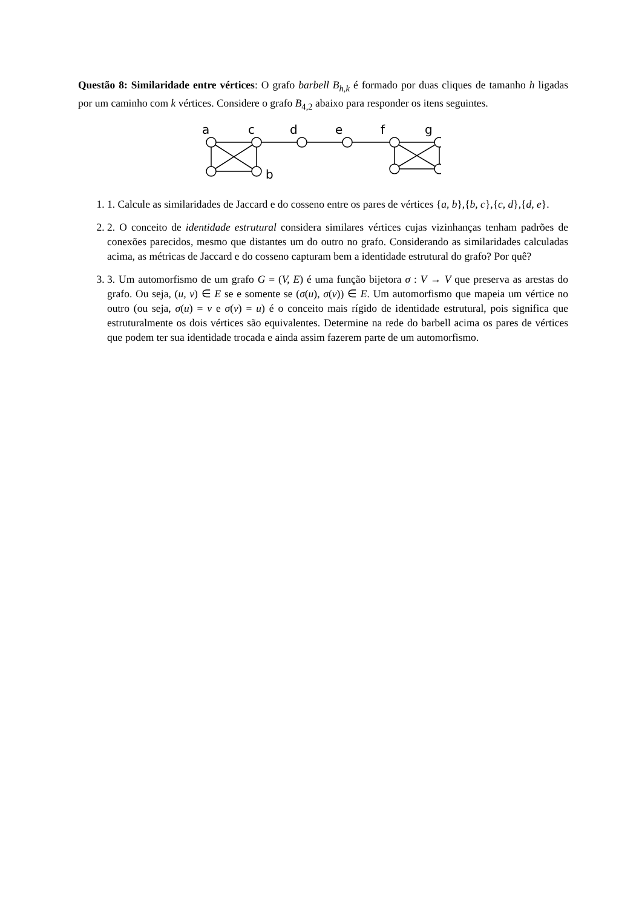Questão 8: Similaridade entre vértices: O grafo barbell B<sub>h,k</sub> é formado por duas cliques de tamanho h ligadas por um caminho com k vértices. Considere o grafo B<sub>4,2</sub> abaixo para responder os itens seguintes.
a
c
d
e
f
g
b
1. 1. Calcule as similaridades de Jaccard e do cosseno entre os pares de vértices {a, b},{b, c},{c, d},{d, e}.
2. 2. O conceito de identidade estrutural considera similares vértices cujas vizinhanças tenham padrões de conexões parecidos, mesmo que distantes um do outro no grafo. Considerando as similaridades calculadas acima, as métricas de Jaccard e do cosseno capturam bem a identidade estrutural do grafo? Por quê?
3. 3. Um automorfismo de um grafo G = (V, E) é uma função bijetora σ : V → V que preserva as arestas do grafo. Ou seja, (u, v) ∈ E se e somente se (σ(u), σ(v)) ∈ E. Um automorfismo que mapeia um vértice no outro (ou seja, σ(u) = v e σ(v) = u) é o conceito mais rígido de identidade estrutural, pois significa que estruturalmente os dois vértices são equivalentes. Determine na rede do barbell acima os pares de vértices que podem ter sua identidade trocada e ainda assim fazerem parte de um automorfismo.